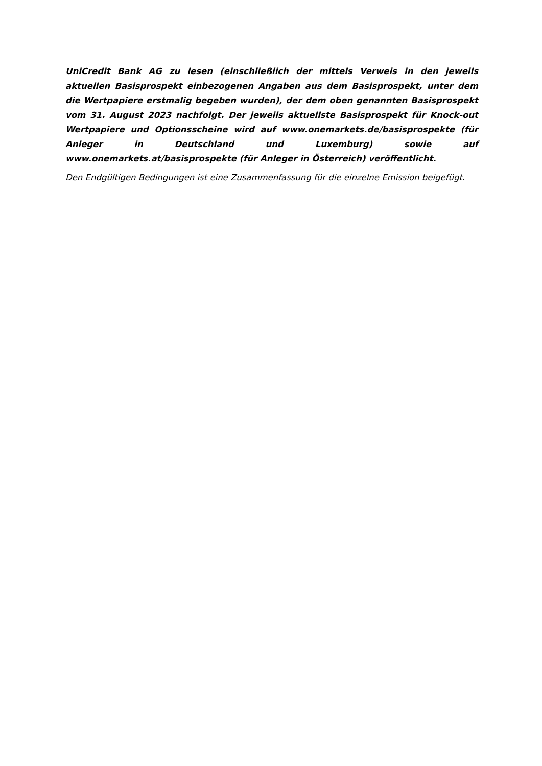UniCredit Bank AG zu lesen (einschließlich der mittels Verweis in den jeweils aktuellen Basisprospekt einbezogenen Angaben aus dem Basisprospekt, unter dem die Wertpapiere erstmalig begeben wurden), der dem oben genannten Basisprospekt vom 31. August 2023 nachfolgt. Der jeweils aktuellste Basisprospekt für Knock-out Wertpapiere und Optionsscheine wird auf www.onemarkets.de/basisprospekte (für Anleger in Deutschland und Luxemburg) sowie auf www.onemarkets.at/basisprospekte (für Anleger in Österreich) veröffentlicht.
Den Endgültigen Bedingungen ist eine Zusammenfassung für die einzelne Emission beigefügt.